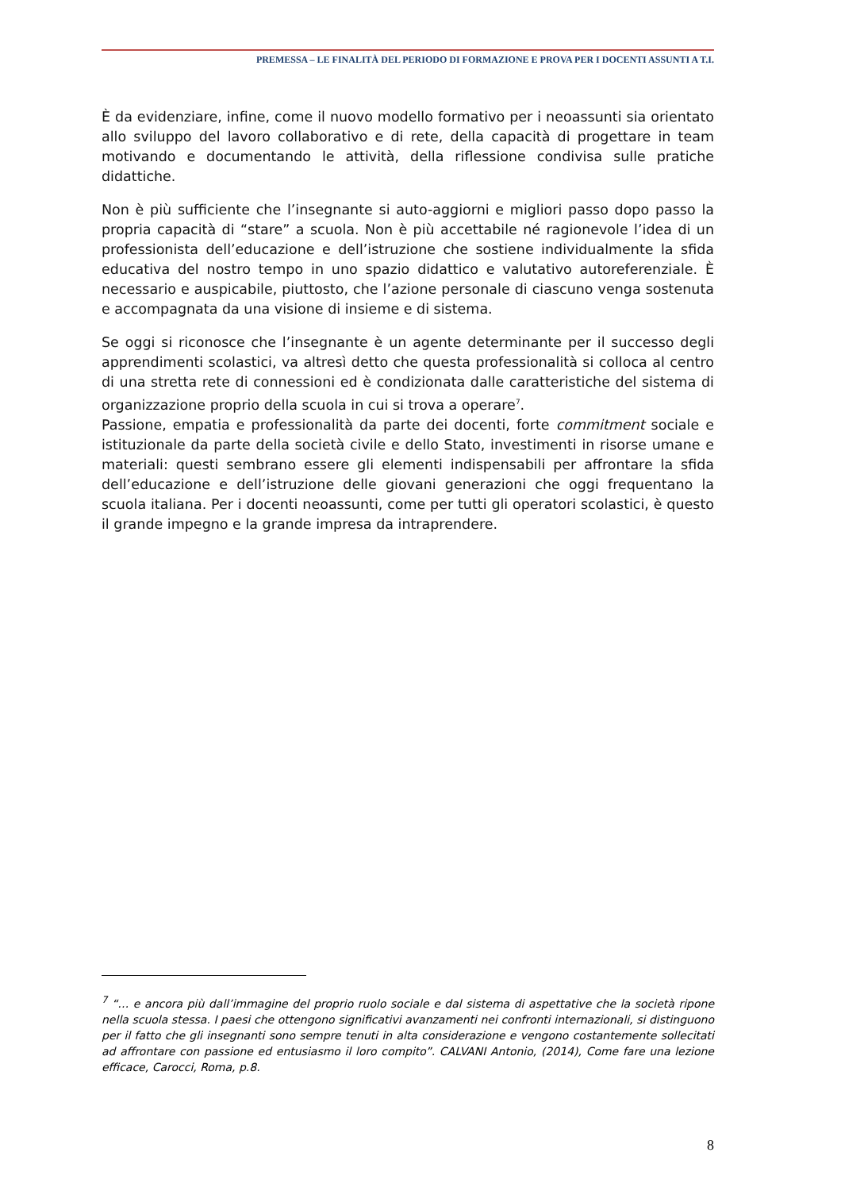PREMESSA – LE FINALITÀ DEL PERIODO DI FORMAZIONE E PROVA PER I DOCENTI ASSUNTI A T.I.
È da evidenziare, infine, come il nuovo modello formativo per i neoassunti sia orientato allo sviluppo del lavoro collaborativo e di rete, della capacità di progettare in team motivando e documentando le attività, della riflessione condivisa sulle pratiche didattiche.
Non è più sufficiente che l’insegnante si auto-aggiorni e migliori passo dopo passo la propria capacità di “stare” a scuola. Non è più accettabile né ragionevole l’idea di un professionista dell’educazione e dell’istruzione che sostiene individualmente la sfida educativa del nostro tempo in uno spazio didattico e valutativo autoreferenziale. È necessario e auspicabile, piuttosto, che l’azione personale di ciascuno venga sostenuta e accompagnata da una visione di insieme e di sistema.
Se oggi si riconosce che l’insegnante è un agente determinante per il successo degli apprendimenti scolastici, va altresì detto che questa professionalità si colloca al centro di una stretta rete di connessioni ed è condizionata dalle caratteristiche del sistema di organizzazione proprio della scuola in cui si trova a operare<sup>7</sup>.
Passione, empatia e professionalità da parte dei docenti, forte commitment sociale e istituzionale da parte della società civile e dello Stato, investimenti in risorse umane e materiali: questi sembrano essere gli elementi indispensabili per affrontare la sfida dell’educazione e dell’istruzione delle giovani generazioni che oggi frequentano la scuola italiana. Per i docenti neoassunti, come per tutti gli operatori scolastici, è questo il grande impegno e la grande impresa da intraprendere.
<sup>7</sup> “… e ancora più dall’immagine del proprio ruolo sociale e dal sistema di aspettative che la società ripone nella scuola stessa. I paesi che ottengono significativi avanzamenti nei confronti internazionali, si distinguono per il fatto che gli insegnanti sono sempre tenuti in alta considerazione e vengono costantemente sollecitati ad affrontare con passione ed entusiasmo il loro compito”. CALVANI Antonio, (2014), Come fare una lezione efficace, Carocci, Roma, p.8.
8